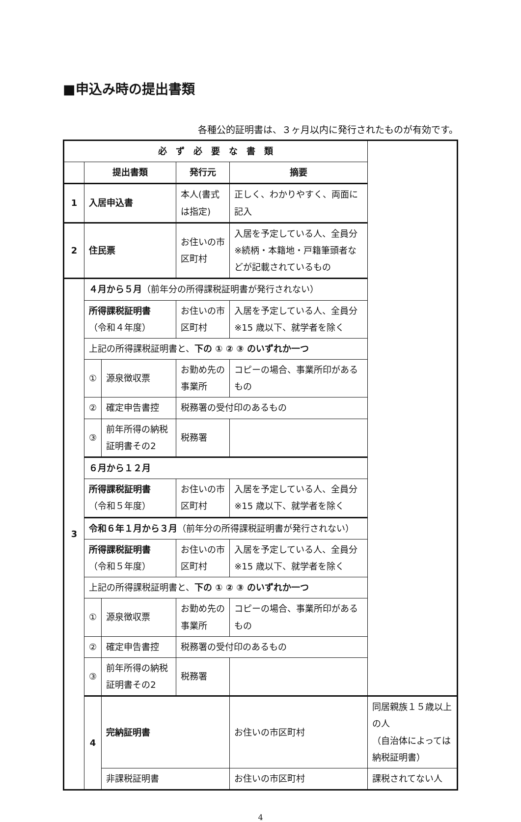■申込み時の提出書類
各種公的証明書は、３ヶ月以内に発行されたものが有効です。
| 必 ず 必 要 な 書 類 | | | | | |
| --- | --- | --- | --- | --- | --- |
| | 提出書類 | | 発行元 | 摘要 | |
| 1 | 入居申込書 | | 本人(書式は指定) | 正しく、わかりやすく、両面に記入 | |
| 2 | 住民票 | | お住いの市区町村 | 入居を予定している人、全員分 ※続柄・本籍地・戸籍筆頭者などが記載されているもの | |
| 3 | ４月から５月 （前年分の所得課税証明書が発行されない） | | | | |
| | 所得課税証明書 （令和４年度） | | お住いの市区町村 | 入居を予定している人、全員分 ※15 歳以下、就学者を除く | |
| | 上記の所得課税証明書と、 下の ① ② ③ のいずれか一つ | | | | |
| | ① | 源泉徴収票 | お勤め先の事業所 | コピーの場合、事業所印があるもの | |
| | ② | 確定申告書控 | 税務署の受付印のあるもの | | |
| | ③ | 前年所得の納税証明書その2 | 税務署 | | |
| | ６月から１２月 | | | | |
| | 所得課税証明書 （令和５年度） | | お住いの市区町村 | 入居を予定している人、全員分 ※15 歳以下、就学者を除く | |
| | 令和６年１月から３月 （前年分の所得課税証明書が発行されない） | | | | |
| | 所得課税証明書 （令和５年度） | | お住いの市区町村 | 入居を予定している人、全員分 ※15 歳以下、就学者を除く | |
| | 上記の所得課税証明書と、 下の ① ② ③ のいずれか一つ | | | | |
| | ① | 源泉徴収票 | お勤め先の事業所 | コピーの場合、事業所印があるもの | |
| | ② | 確定申告書控 | 税務署の受付印のあるもの | | |
| | ③ | 前年所得の納税証明書その2 | 税務署 | | |
| | 4 | 完納証明書 | | お住いの市区町村 | 同居親族１５歳以上の人 （自治体によっては納税証明書） |
| | | 非課税証明書 | | お住いの市区町村 | 課税されてない人 |
4